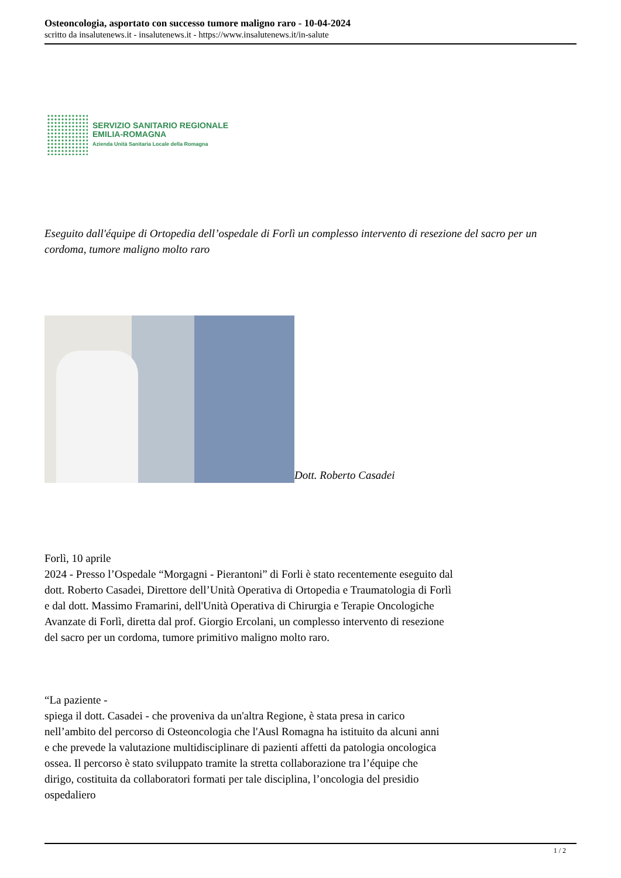Osteoncologia, asportato con successo tumore maligno raro - 10-04-2024
scritto da insalutenews.it - insalutenews.it - https://www.insalutenews.it/in-salute
SERVIZIO SANITARIO REGIONALE
EMILIA-ROMAGNA
Azienda Unità Sanitaria Locale della Romagna
Eseguito dall'équipe di Ortopedia dell’ospedale di Forlì un complesso intervento di resezione del sacro per un cordoma, tumore maligno molto raro
Dott. Roberto Casadei
Forlì, 10 aprile
2024 - Presso l’Ospedale “Morgagni - Pierantoni” di Forli è stato recentemente eseguito dal dott. Roberto Casadei, Direttore dell’Unità Operativa di Ortopedia e Traumatologia di Forlì e dal dott. Massimo Framarini, dell'Unità Operativa di Chirurgia e Terapie Oncologiche Avanzate di Forlì, diretta dal prof. Giorgio Ercolani, un complesso intervento di resezione del sacro per un cordoma, tumore primitivo maligno molto raro.
“La paziente -
spiega il dott. Casadei - che proveniva da un'altra Regione, è stata presa in carico nell’ambito del percorso di Osteoncologia che l'Ausl Romagna ha istituito da alcuni anni e che prevede la valutazione multidisciplinare di pazienti affetti da patologia oncologica ossea. Il percorso è stato sviluppato tramite la stretta collaborazione tra l’équipe che dirigo, costituita da collaboratori formati per tale disciplina, l’oncologia del presidio ospedaliero
1 / 2